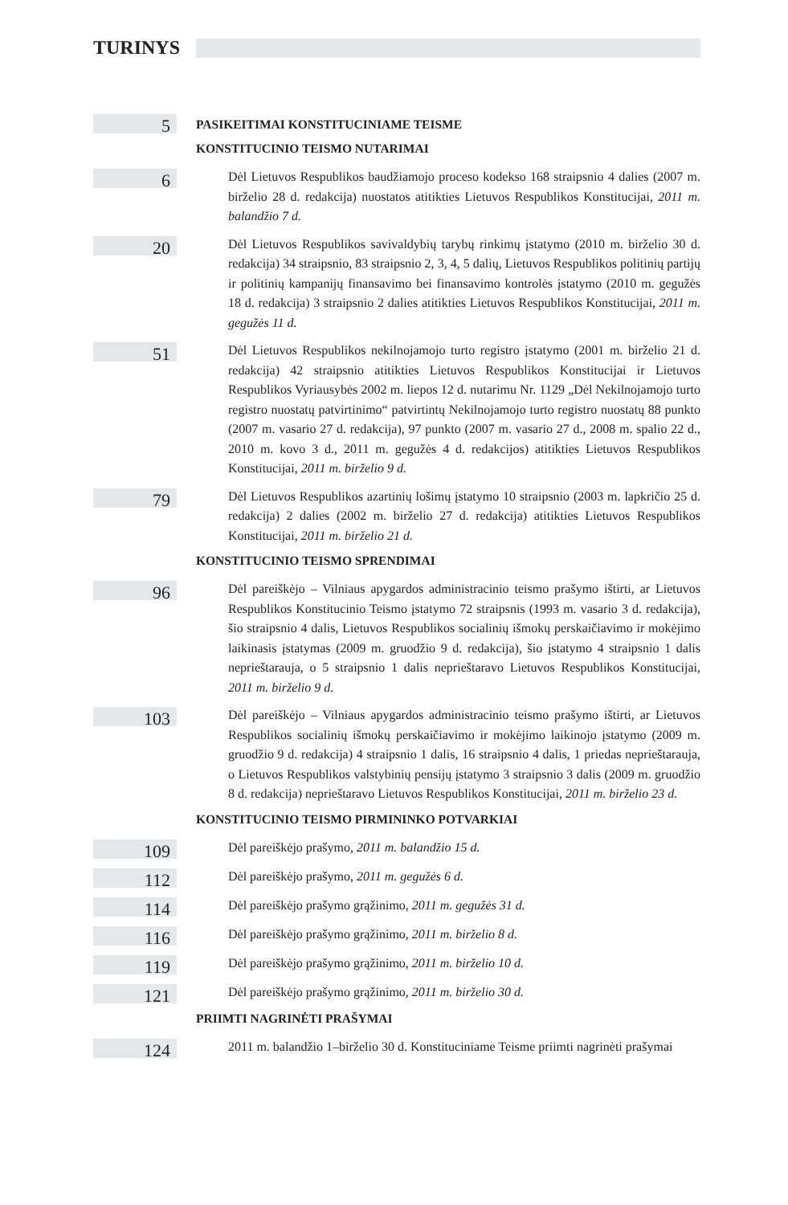TURINYS
5
PASIKEITIMAI KONSTITUCINIAME TEISME
KONSTITUCINIO TEISMO NUTARIMAI
6
Dėl Lietuvos Respublikos baudžiamojo proceso kodekso 168 straipsnio 4 dalies (2007 m. birželio 28 d. redakcija) nuostatos atitikties Lietuvos Respublikos Konstitucijai, 2011 m. balandžio 7 d.
20
Dėl Lietuvos Respublikos savivaldybių tarybų rinkimų įstatymo (2010 m. birželio 30 d. redakcija) 34 straipsnio, 83 straipsnio 2, 3, 4, 5 dalių, Lietuvos Respublikos politinių partijų ir politinių kampanijų finansavimo bei finansavimo kontrolės įstatymo (2010 m. gegužės 18 d. redakcija) 3 straipsnio 2 dalies atitikties Lietuvos Respublikos Konstitucijai, 2011 m. gegužės 11 d.
51
Dėl Lietuvos Respublikos nekilnojamojo turto registro įstatymo (2001 m. birželio 21 d. redakcija) 42 straipsnio atitikties Lietuvos Respublikos Konstitucijai ir Lietuvos Respublikos Vyriausybės 2002 m. liepos 12 d. nutarimu Nr. 1129 „Dėl Nekilnojamojo turto registro nuostatų patvirtinimo“ patvirtintų Nekilnojamojo turto registro nuostatų 88 punkto (2007 m. vasario 27 d. redakcija), 97 punkto (2007 m. vasario 27 d., 2008 m. spalio 22 d., 2010 m. kovo 3 d., 2011 m. gegužės 4 d. redakcijos) atitikties Lietuvos Respublikos Konstitucijai, 2011 m. birželio 9 d.
79
Dėl Lietuvos Respublikos azartinių lošimų įstatymo 10 straipsnio (2003 m. lapkričio 25 d. redakcija) 2 dalies (2002 m. birželio 27 d. redakcija) atitikties Lietuvos Respublikos Konstitucijai, 2011 m. birželio 21 d.
KONSTITUCINIO TEISMO SPRENDIMAI
96
Dėl pareiškėjo – Vilniaus apygardos administracinio teismo prašymo ištirti, ar Lietuvos Respublikos Konstitucinio Teismo įstatymo 72 straipsnis (1993 m. vasario 3 d. redakcija), šio straipsnio 4 dalis, Lietuvos Respublikos socialinių išmokų perskaičiavimo ir mokėjimo laikinasis įstatymas (2009 m. gruodžio 9 d. redakcija), šio įstatymo 4 straipsnio 1 dalis neprieštarauja, o 5 straipsnio 1 dalis neprieštaravo Lietuvos Respublikos Konstitucijai, 2011 m. birželio 9 d.
103
Dėl pareiškėjo – Vilniaus apygardos administracinio teismo prašymo ištirti, ar Lietuvos Respublikos socialinių išmokų perskaičiavimo ir mokėjimo laikinojo įstatymo (2009 m. gruodžio 9 d. redakcija) 4 straipsnio 1 dalis, 16 straipsnio 4 dalis, 1 priedas neprieštarauja, o Lietuvos Respublikos valstybinių pensijų įstatymo 3 straipsnio 3 dalis (2009 m. gruodžio 8 d. redakcija) neprieštaravo Lietuvos Respublikos Konstitucijai, 2011 m. birželio 23 d.
KONSTITUCINIO TEISMO PIRMININKO POTVARKIAI
109
Dėl pareiškėjo prašymo, 2011 m. balandžio 15 d.
112
Dėl pareiškėjo prašymo, 2011 m. gegužės 6 d.
114
Dėl pareiškėjo prašymo grąžinimo, 2011 m. gegužės 31 d.
116
Dėl pareiškėjo prašymo grąžinimo, 2011 m. birželio 8 d.
119
Dėl pareiškėjo prašymo grąžinimo, 2011 m. birželio 10 d.
121
Dėl pareiškėjo prašymo grąžinimo, 2011 m. birželio 30 d.
PRIIMTI NAGRINĖTI PRAŠYMAI
124
2011 m. balandžio 1–birželio 30 d. Konstituciniame Teisme priimti nagrinėti prašymai